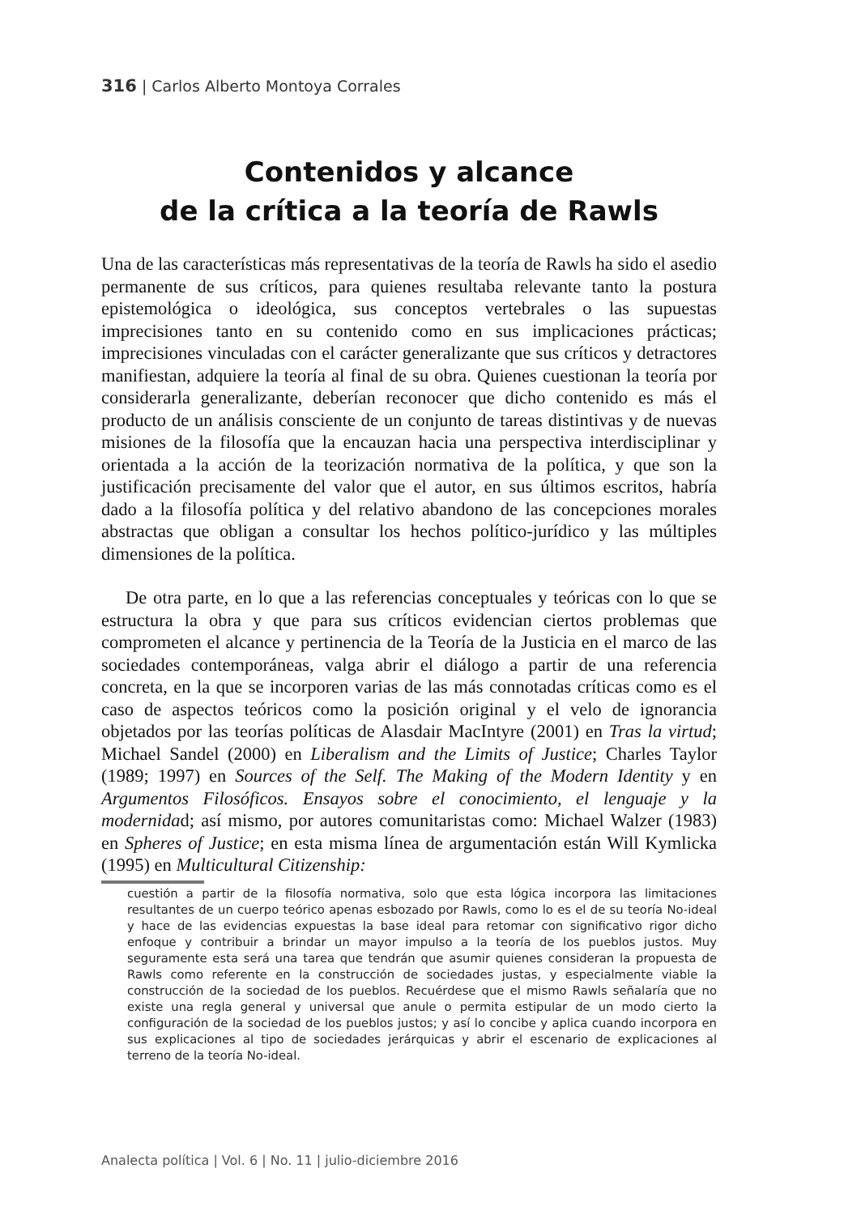316 | Carlos Alberto Montoya Corrales
Contenidos y alcance
de la crítica a la teoría de Rawls
Una de las características más representativas de la teoría de Rawls ha sido el asedio permanente de sus críticos, para quienes resultaba relevante tanto la postura epistemológica o ideológica, sus conceptos vertebrales o las supuestas imprecisiones tanto en su contenido como en sus implicaciones prácticas; imprecisiones vinculadas con el carácter generalizante que sus críticos y detractores manifiestan, adquiere la teoría al final de su obra. Quienes cuestionan la teoría por considerarla generalizante, deberían reconocer que dicho contenido es más el producto de un análisis consciente de un conjunto de tareas distintivas y de nuevas misiones de la filosofía que la encauzan hacia una perspectiva interdisciplinar y orientada a la acción de la teorización normativa de la política, y que son la justificación precisamente del valor que el autor, en sus últimos escritos, habría dado a la filosofía política y del relativo abandono de las concepciones morales abstractas que obligan a consultar los hechos político-jurídico y las múltiples dimensiones de la política.
De otra parte, en lo que a las referencias conceptuales y teóricas con lo que se estructura la obra y que para sus críticos evidencian ciertos problemas que comprometen el alcance y pertinencia de la Teoría de la Justicia en el marco de las sociedades contemporáneas, valga abrir el diálogo a partir de una referencia concreta, en la que se incorporen varias de las más connotadas críticas como es el caso de aspectos teóricos como la posición original y el velo de ignorancia objetados por las teorías políticas de Alasdair MacIntyre (2001) en Tras la virtud; Michael Sandel (2000) en Liberalism and the Limits of Justice; Charles Taylor (1989; 1997) en Sources of the Self. The Making of the Modern Identity y en Argumentos Filosóficos. Ensayos sobre el conocimiento, el lenguaje y la modernidad; así mismo, por autores comunitaristas como: Michael Walzer (1983) en Spheres of Justice; en esta misma línea de argumentación están Will Kymlicka (1995) en Multicultural Citizenship:
cuestión a partir de la filosofía normativa, solo que esta lógica incorpora las limitaciones resultantes de un cuerpo teórico apenas esbozado por Rawls, como lo es el de su teoría No-ideal y hace de las evidencias expuestas la base ideal para retomar con significativo rigor dicho enfoque y contribuir a brindar un mayor impulso a la teoría de los pueblos justos. Muy seguramente esta será una tarea que tendrán que asumir quienes consideran la propuesta de Rawls como referente en la construcción de sociedades justas, y especialmente viable la construcción de la sociedad de los pueblos. Recuérdese que el mismo Rawls señalaría que no existe una regla general y universal que anule o permita estipular de un modo cierto la configuración de la sociedad de los pueblos justos; y así lo concibe y aplica cuando incorpora en sus explicaciones al tipo de sociedades jerárquicas y abrir el escenario de explicaciones al terreno de la teoría No-ideal.
Analecta política | Vol. 6 | No. 11 | julio-diciembre 2016